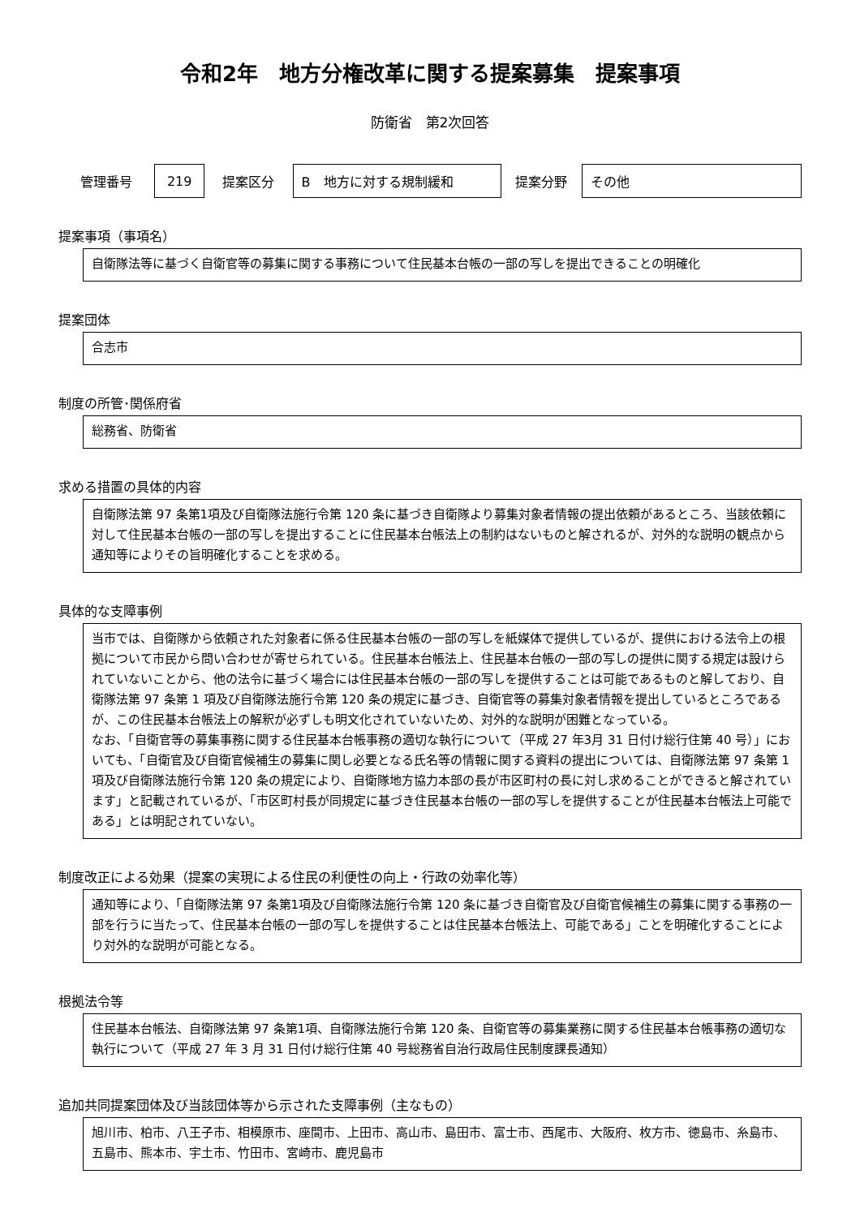令和2年　地方分権改革に関する提案募集　提案事項
防衛省　第2次回答
| 管理番号 | 219 | 提案区分 | B 地方に対する規制緩和 | 提案分野 | その他 |
提案事項（事項名）
自衛隊法等に基づく自衛官等の募集に関する事務について住民基本台帳の一部の写しを提出できることの明確化
提案団体
合志市
制度の所管･関係府省
総務省、防衛省
求める措置の具体的内容
自衛隊法第 97 条第1項及び自衛隊法施行令第 120 条に基づき自衛隊より募集対象者情報の提出依頼があるところ、当該依頼に対して住民基本台帳の一部の写しを提出することに住民基本台帳法上の制約はないものと解されるが、対外的な説明の観点から通知等によりその旨明確化することを求める。
具体的な支障事例
当市では、自衛隊から依頼された対象者に係る住民基本台帳の一部の写しを紙媒体で提供しているが、提供における法令上の根拠について市民から問い合わせが寄せられている。住民基本台帳法上、住民基本台帳の一部の写しの提供に関する規定は設けられていないことから、他の法令に基づく場合には住民基本台帳の一部の写しを提供することは可能であるものと解しており、自衛隊法第 97 条第 1 項及び自衛隊法施行令第 120 条の規定に基づき、自衛官等の募集対象者情報を提出しているところであるが、この住民基本台帳法上の解釈が必ずしも明文化されていないため、対外的な説明が困難となっている。
なお、「自衛官等の募集事務に関する住民基本台帳事務の適切な執行について（平成 27 年3月 31 日付け総行住第 40 号）」においても、「自衛官及び自衛官候補生の募集に関し必要となる氏名等の情報に関する資料の提出については、自衛隊法第 97 条第 1 項及び自衛隊法施行令第 120 条の規定により、自衛隊地方協力本部の長が市区町村の長に対し求めることができると解されています」と記載されているが、「市区町村長が同規定に基づき住民基本台帳の一部の写しを提供することが住民基本台帳法上可能である」とは明記されていない。
制度改正による効果（提案の実現による住民の利便性の向上・行政の効率化等）
通知等により、「自衛隊法第 97 条第1項及び自衛隊法施行令第 120 条に基づき自衛官及び自衛官候補生の募集に関する事務の一部を行うに当たって、住民基本台帳の一部の写しを提供することは住民基本台帳法上、可能である」ことを明確化することにより対外的な説明が可能となる。
根拠法令等
住民基本台帳法、自衛隊法第 97 条第1項、自衛隊法施行令第 120 条、自衛官等の募集業務に関する住民基本台帳事務の適切な執行について（平成 27 年 3 月 31 日付け総行住第 40 号総務省自治行政局住民制度課長通知）
追加共同提案団体及び当該団体等から示された支障事例（主なもの）
旭川市、柏市、八王子市、相模原市、座間市、上田市、高山市、島田市、富士市、西尾市、大阪府、枚方市、徳島市、糸島市、五島市、熊本市、宇土市、竹田市、宮崎市、鹿児島市